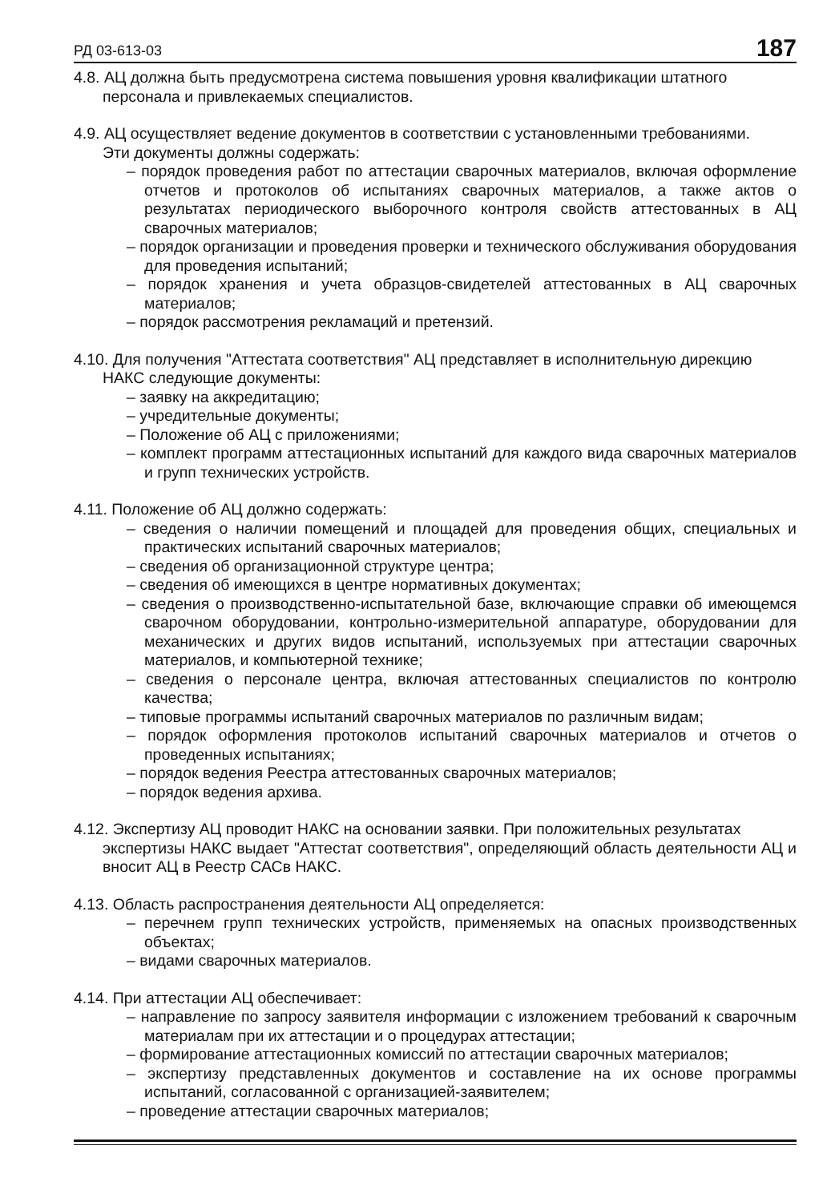РД 03-613-03 187
4.8. АЦ должна быть предусмотрена система повышения уровня квалификации штатного
персонала и привлекаемых специалистов.
4.9. АЦ осуществляет ведение документов в соответствии с установленными требованиями.
Эти документы должны содержать:
– порядок проведения работ по аттестации сварочных материалов, включая оформление отчетов и протоколов об испытаниях сварочных материалов, а также актов о результатах периодического выборочного контроля свойств аттестованных в АЦ сварочных материалов;
– порядок организации и проведения проверки и технического обслуживания оборудования для проведения испытаний;
– порядок хранения и учета образцов-свидетелей аттестованных в АЦ сварочных материалов;
– порядок рассмотрения рекламаций и претензий.
4.10. Для получения "Аттестата соответствия" АЦ представляет в исполнительную дирекцию
НАКС следующие документы:
– заявку на аккредитацию;
– учредительные документы;
– Положение об АЦ с приложениями;
– комплект программ аттестационных испытаний для каждого вида сварочных материалов и групп технических устройств.
4.11. Положение об АЦ должно содержать:
– сведения о наличии помещений и площадей для проведения общих, специальных и практических испытаний сварочных материалов;
– сведения об организационной структуре центра;
– сведения об имеющихся в центре нормативных документах;
– сведения о производственно-испытательной базе, включающие справки об имеющемся сварочном оборудовании, контрольно-измерительной аппаратуре, оборудовании для механических и других видов испытаний, используемых при аттестации сварочных материалов, и компьютерной технике;
– сведения о персонале центра, включая аттестованных специалистов по контролю качества;
– типовые программы испытаний сварочных материалов по различным видам;
– порядок оформления протоколов испытаний сварочных материалов и отчетов о проведенных испытаниях;
– порядок ведения Реестра аттестованных сварочных материалов;
– порядок ведения архива.
4.12. Экспертизу АЦ проводит НАКС на основании заявки. При положительных результатах
экспертизы НАКС выдает "Аттестат соответствия", определяющий область деятельности АЦ и вносит АЦ в Реестр САСв НАКС.
4.13. Область распространения деятельности АЦ определяется:
– перечнем групп технических устройств, применяемых на опасных производственных объектах;
– видами сварочных материалов.
4.14. При аттестации АЦ обеспечивает:
– направление по запросу заявителя информации с изложением требований к сварочным материалам при их аттестации и о процедурах аттестации;
– формирование аттестационных комиссий по аттестации сварочных материалов;
– экспертизу представленных документов и составление на их основе программы испытаний, согласованной с организацией-заявителем;
– проведение аттестации сварочных материалов;